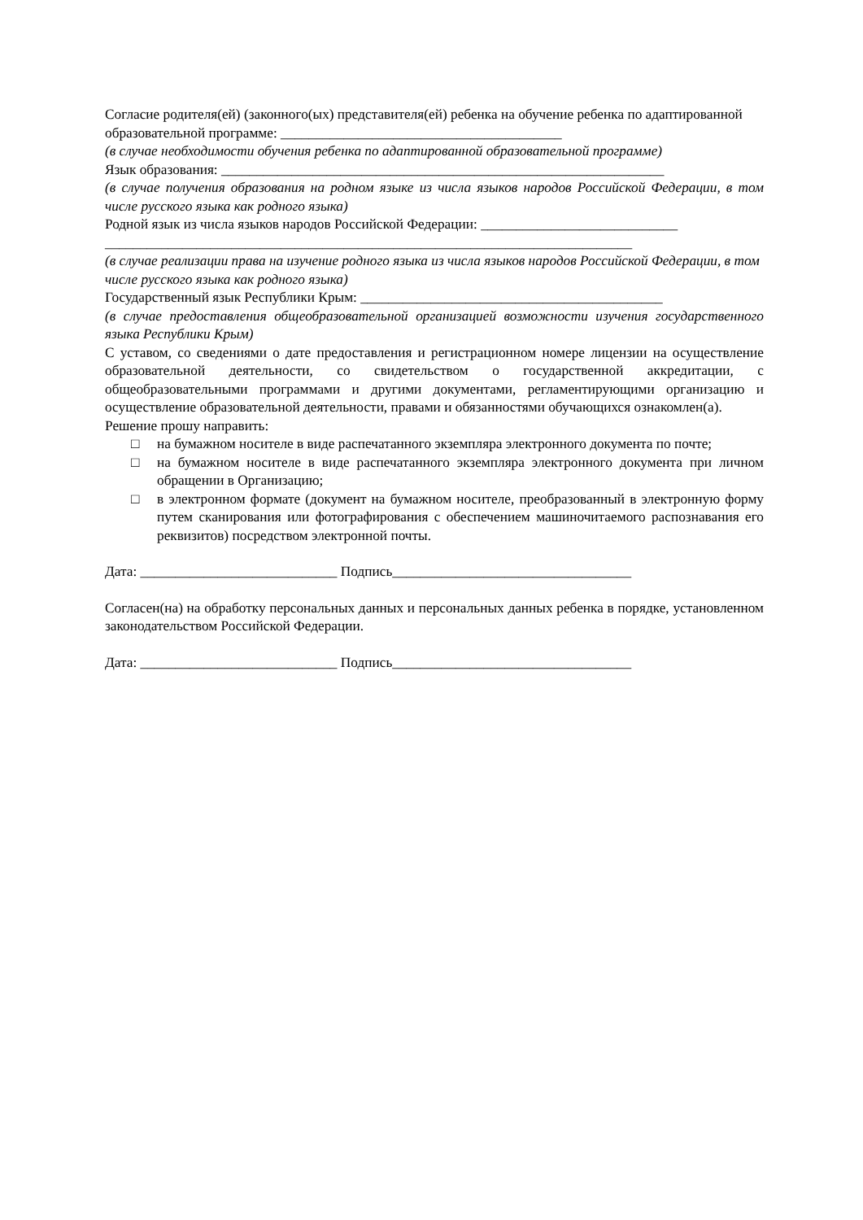Согласие родителя(ей) (законного(ых) представителя(ей) ребенка на обучение ребенка по адаптированной образовательной программе: ________________________________________
(в случае необходимости обучения ребенка по адаптированной образовательной программе)
Язык образования: _______________________________________________________________
(в случае получения образования на родном языке из числа языков народов Российской Федерации, в том числе русского языка как родного языка)
Родной язык из числа языков народов Российской Федерации: ____________________________
___________________________________________________________________________
(в случае реализации права на изучение родного языка из числа языков народов Российской Федерации, в том числе русского языка как родного языка)
Государственный язык Республики Крым: ___________________________________________
(в случае предоставления общеобразовательной организацией возможности изучения государственного языка Республики Крым)
С уставом, со сведениями о дате предоставления и регистрационном номере лицензии на осуществление образовательной деятельности, со свидетельством о государственной аккредитации, с общеобразовательными программами и другими документами, регламентирующими организацию и осуществление образовательной деятельности, правами и обязанностями обучающихся ознакомлен(а).
Решение прошу направить:
□ на бумажном носителе в виде распечатанного экземпляра электронного документа по почте;
□ на бумажном носителе в виде распечатанного экземпляра электронного документа при личном обращении в Организацию;
□ в электронном формате (документ на бумажном носителе, преобразованный в электронную форму путем сканирования или фотографирования с обеспечением машиночитаемого распознавания его реквизитов) посредством электронной почты.
Дата: ____________________________ Подпись__________________________________
Согласен(на) на обработку персональных данных и персональных данных ребенка в порядке, установленном законодательством Российской Федерации.
Дата: ____________________________ Подпись__________________________________